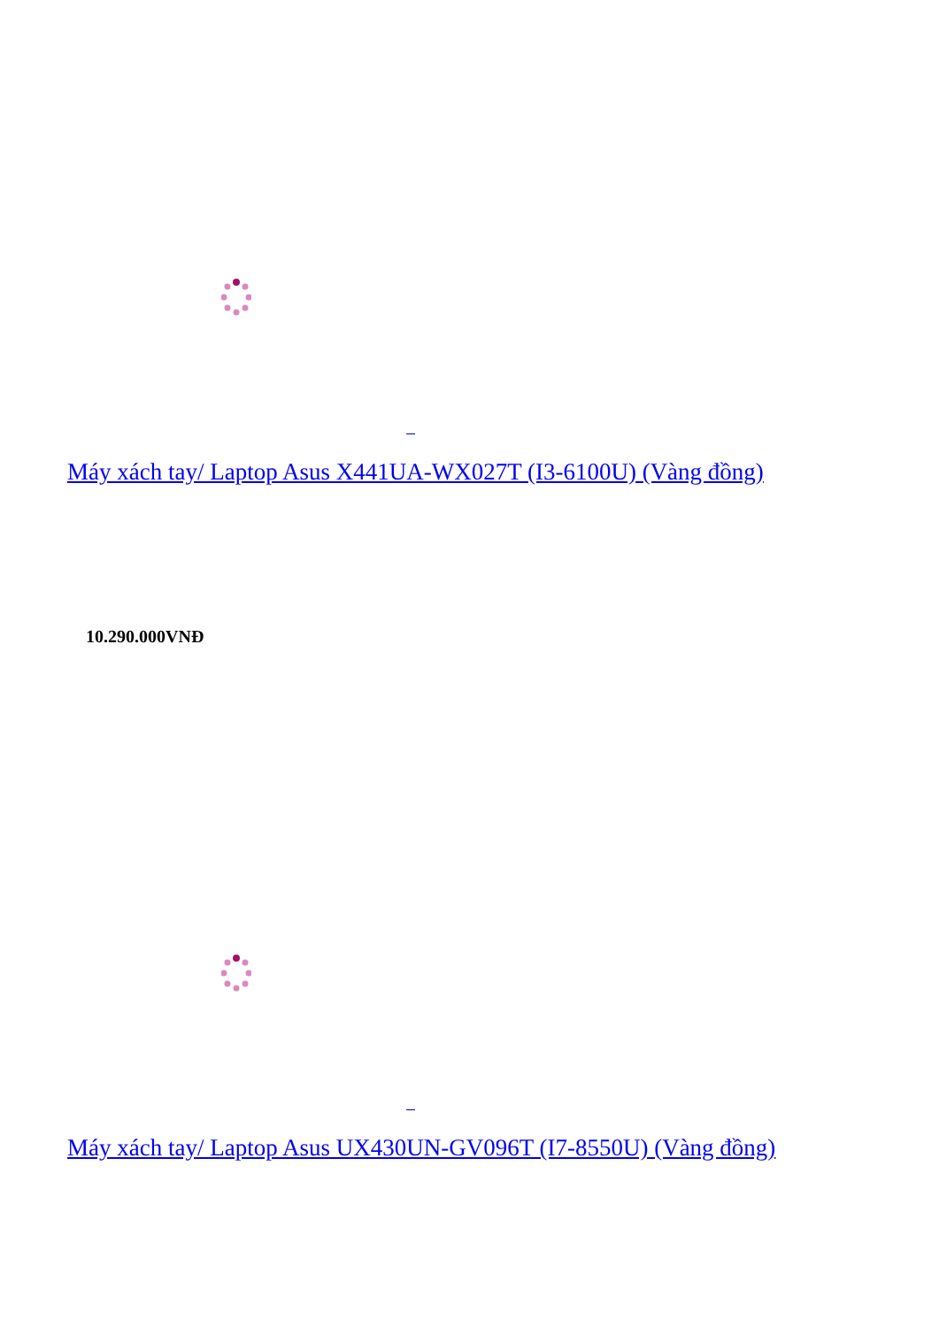Máy xách tay/ Laptop Asus X441UA-WX027T (I3-6100U) (Vàng đồng)
10.290.000VNĐ
Máy xách tay/ Laptop Asus UX430UN-GV096T (I7-8550U) (Vàng đồng)